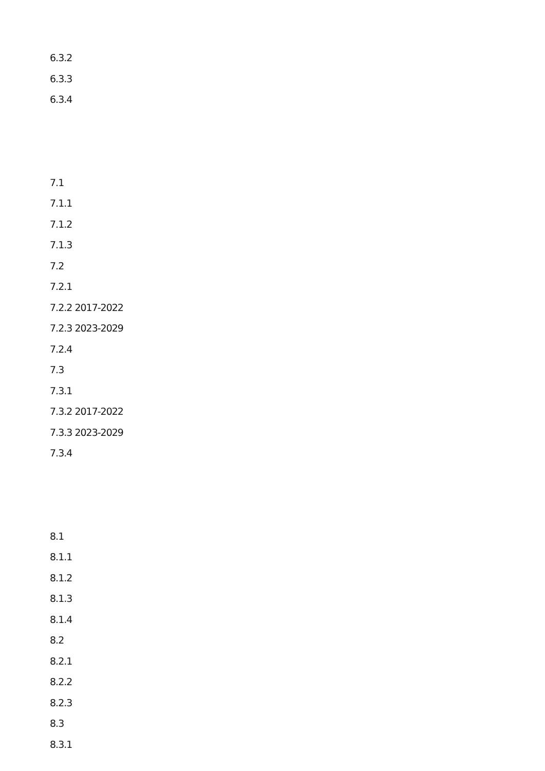6.3.2
6.3.3
6.3.4
7.1
7.1.1
7.1.2
7.1.3
7.2
7.2.1
7.2.2 2017-2022
7.2.3 2023-2029
7.2.4
7.3
7.3.1
7.3.2 2017-2022
7.3.3 2023-2029
7.3.4
8.1
8.1.1
8.1.2
8.1.3
8.1.4
8.2
8.2.1
8.2.2
8.2.3
8.3
8.3.1